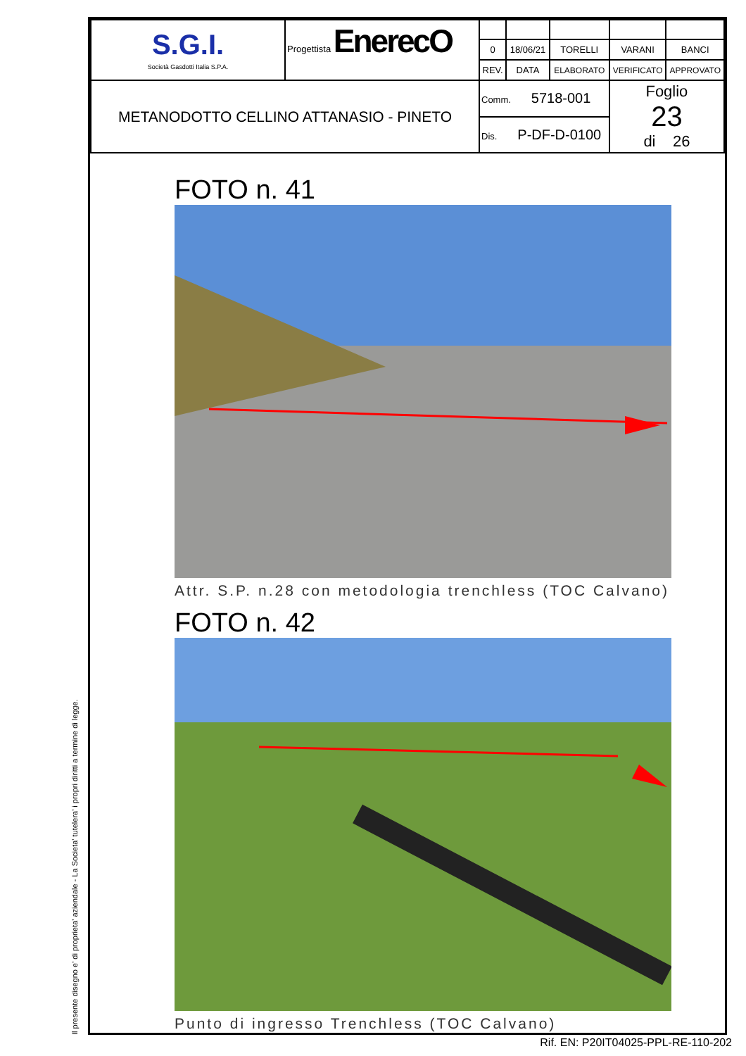Il presente disegno e' di proprieta' aziendale - La Societa' tutelera' i propri diritti a termine di legge.
| S.G.I. Società Gasdotti Italia S.P.A. | Progettista EnerecO | | | | | |
| | | 0 | 18/06/21 | TORELLI | VARANI | BANCI |
| | | REV. | DATA | ELABORATO | VERIFICATO | APPROVATO |
| METANODOTTO CELLINO ATTANASIO - PINETO | | Comm. 5718-001 | | | Foglio 23 di 26 | |
| | | Dis. P-DF-D-0100 | | | | |
FOTO n. 41
Attr. S.P. n.28 con metodologia trenchless (TOC Calvano)
FOTO n. 42
Punto di ingresso Trenchless (TOC Calvano)
Rif. EN: P20IT04025-PPL-RE-110-202